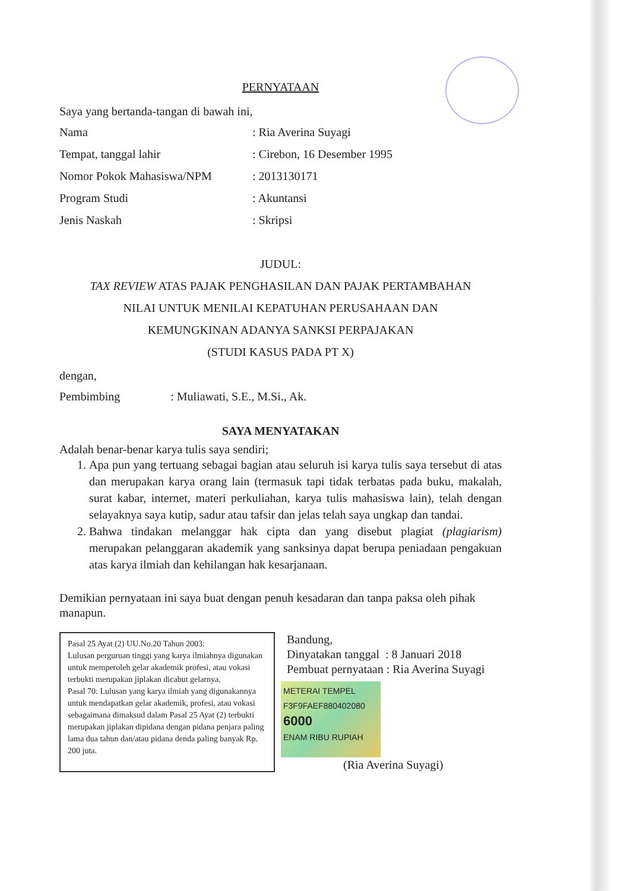PERNYATAAN
Saya yang bertanda-tangan di bawah ini,
| Nama | : Ria Averina Suyagi |
| Tempat, tanggal lahir | : Cirebon, 16 Desember 1995 |
| Nomor Pokok Mahasiswa/NPM | : 2013130171 |
| Program Studi | : Akuntansi |
| Jenis Naskah | : Skripsi |
JUDUL:
TAX REVIEW ATAS PAJAK PENGHASILAN DAN PAJAK PERTAMBAHAN
NILAI UNTUK MENILAI KEPATUHAN PERUSAHAAN DAN
KEMUNGKINAN ADANYA SANKSI PERPAJAKAN
(STUDI KASUS PADA PT X)
dengan,
Pembimbing : Muliawati, S.E., M.Si., Ak.
SAYA MENYATAKAN
Adalah benar-benar karya tulis saya sendiri;
1. Apa pun yang tertuang sebagai bagian atau seluruh isi karya tulis saya tersebut di atas dan merupakan karya orang lain (termasuk tapi tidak terbatas pada buku, makalah, surat kabar, internet, materi perkuliahan, karya tulis mahasiswa lain), telah dengan selayaknya saya kutip, sadur atau tafsir dan jelas telah saya ungkap dan tandai.
2. Bahwa tindakan melanggar hak cipta dan yang disebut plagiat (plagiarism) merupakan pelanggaran akademik yang sanksinya dapat berupa peniadaan pengakuan atas karya ilmiah dan kehilangan hak kesarjanaan.
Demikian pernyataan ini saya buat dengan penuh kesadaran dan tanpa paksa oleh pihak manapun.
Pasal 25 Ayat (2) UU.No.20 Tahun 2003:
Lulusan perguruan tinggi yang karya ilmiahnya digunakan untuk memperoleh gelar akademik profesi, atau vokasi terbukti merupakan jiplakan dicabut gelarnya.
Pasal 70: Lulusan yang karya ilmiah yang digunakannya untuk mendapatkan gelar akademik, profesi, atau vokasi sebagaimana dimaksud dalam Pasal 25 Ayat (2) terbukti merupakan jiplakan dipidana dengan pidana penjara paling lama dua tahun dan/atau pidana denda paling banyak Rp. 200 juta.
Bandung,
Dinyatakan tanggal : 8 Januari 2018
Pembuat pernyataan : Ria Averina Suyagi
METERAI TEMPEL
F3F9FAEF880402080
6000
ENAM RIBU RUPIAH
(Ria Averina Suyagi)